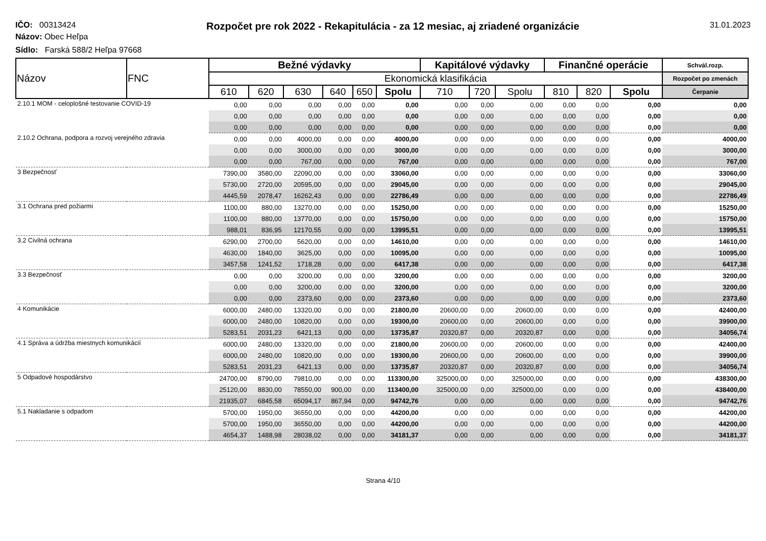IČO: 00313424
Rozpočet pre rok 2022 - Rekapitulácia - za 12 mesiac, aj zriadené organizácie
31.01.2023
Názov: Obec Heľpa
Sídlo: Farská 588/2 Heľpa 97668
| Názov | FNC | Bežné výdavky | | | | | | Kapitálové výdavky | | | Finančné operácie | | | Schvál.rozp. |
| --- | --- | --- | --- | --- | --- | --- | --- | --- | --- | --- | --- | --- | --- | --- |
| | | Ekonomická klasifikácia | | | | | | | | | | | | Rozpočet po zmenách |
| | | 610 | 620 | 630 | 640 | 650 | Spolu | 710 | 720 | Spolu | 810 | 820 | Spolu | Čerpanie |
| 2.10.1 MOM - celoplošné testovanie COVID-19 | | 0,00 | 0,00 | 0,00 | 0,00 | 0,00 | 0,00 | 0,00 | 0,00 | 0,00 | 0,00 | 0,00 | 0,00 | 0,00 |
| | | 0,00 | 0,00 | 0,00 | 0,00 | 0,00 | 0,00 | 0,00 | 0,00 | 0,00 | 0,00 | 0,00 | 0,00 | 0,00 |
| | | 0,00 | 0,00 | 0,00 | 0,00 | 0,00 | 0,00 | 0,00 | 0,00 | 0,00 | 0,00 | 0,00 | 0,00 | 0,00 |
| 2.10.2 Ochrana, podpora a rozvoj verejného zdravia | | 0,00 | 0,00 | 4000,00 | 0,00 | 0,00 | 4000,00 | 0,00 | 0,00 | 0,00 | 0,00 | 0,00 | 0,00 | 4000,00 |
| | | 0,00 | 0,00 | 3000,00 | 0,00 | 0,00 | 3000,00 | 0,00 | 0,00 | 0,00 | 0,00 | 0,00 | 0,00 | 3000,00 |
| | | 0,00 | 0,00 | 767,00 | 0,00 | 0,00 | 767,00 | 0,00 | 0,00 | 0,00 | 0,00 | 0,00 | 0,00 | 767,00 |
| 3 Bezpečnosť | | 7390,00 | 3580,00 | 22090,00 | 0,00 | 0,00 | 33060,00 | 0,00 | 0,00 | 0,00 | 0,00 | 0,00 | 0,00 | 33060,00 |
| | | 5730,00 | 2720,00 | 20595,00 | 0,00 | 0,00 | 29045,00 | 0,00 | 0,00 | 0,00 | 0,00 | 0,00 | 0,00 | 29045,00 |
| | | 4445,59 | 2078,47 | 16262,43 | 0,00 | 0,00 | 22786,49 | 0,00 | 0,00 | 0,00 | 0,00 | 0,00 | 0,00 | 22786,49 |
| 3.1 Ochrana pred požiarmi | | 1100,00 | 880,00 | 13270,00 | 0,00 | 0,00 | 15250,00 | 0,00 | 0,00 | 0,00 | 0,00 | 0,00 | 0,00 | 15250,00 |
| | | 1100,00 | 880,00 | 13770,00 | 0,00 | 0,00 | 15750,00 | 0,00 | 0,00 | 0,00 | 0,00 | 0,00 | 0,00 | 15750,00 |
| | | 988,01 | 836,95 | 12170,55 | 0,00 | 0,00 | 13995,51 | 0,00 | 0,00 | 0,00 | 0,00 | 0,00 | 0,00 | 13995,51 |
| 3.2 Civilná ochrana | | 6290,00 | 2700,00 | 5620,00 | 0,00 | 0,00 | 14610,00 | 0,00 | 0,00 | 0,00 | 0,00 | 0,00 | 0,00 | 14610,00 |
| | | 4630,00 | 1840,00 | 3625,00 | 0,00 | 0,00 | 10095,00 | 0,00 | 0,00 | 0,00 | 0,00 | 0,00 | 0,00 | 10095,00 |
| | | 3457,58 | 1241,52 | 1718,28 | 0,00 | 0,00 | 6417,38 | 0,00 | 0,00 | 0,00 | 0,00 | 0,00 | 0,00 | 6417,38 |
| 3.3 Bezpečnosť | | 0,00 | 0,00 | 3200,00 | 0,00 | 0,00 | 3200,00 | 0,00 | 0,00 | 0,00 | 0,00 | 0,00 | 0,00 | 3200,00 |
| | | 0,00 | 0,00 | 3200,00 | 0,00 | 0,00 | 3200,00 | 0,00 | 0,00 | 0,00 | 0,00 | 0,00 | 0,00 | 3200,00 |
| | | 0,00 | 0,00 | 2373,60 | 0,00 | 0,00 | 2373,60 | 0,00 | 0,00 | 0,00 | 0,00 | 0,00 | 0,00 | 2373,60 |
| 4 Komunikácie | | 6000,00 | 2480,00 | 13320,00 | 0,00 | 0,00 | 21800,00 | 20600,00 | 0,00 | 20600,00 | 0,00 | 0,00 | 0,00 | 42400,00 |
| | | 6000,00 | 2480,00 | 10820,00 | 0,00 | 0,00 | 19300,00 | 20600,00 | 0,00 | 20600,00 | 0,00 | 0,00 | 0,00 | 39900,00 |
| | | 5283,51 | 2031,23 | 6421,13 | 0,00 | 0,00 | 13735,87 | 20320,87 | 0,00 | 20320,87 | 0,00 | 0,00 | 0,00 | 34056,74 |
| 4.1 Správa a údržba miestnych komunikácií | | 6000,00 | 2480,00 | 13320,00 | 0,00 | 0,00 | 21800,00 | 20600,00 | 0,00 | 20600,00 | 0,00 | 0,00 | 0,00 | 42400,00 |
| | | 6000,00 | 2480,00 | 10820,00 | 0,00 | 0,00 | 19300,00 | 20600,00 | 0,00 | 20600,00 | 0,00 | 0,00 | 0,00 | 39900,00 |
| | | 5283,51 | 2031,23 | 6421,13 | 0,00 | 0,00 | 13735,87 | 20320,87 | 0,00 | 20320,87 | 0,00 | 0,00 | 0,00 | 34056,74 |
| 5 Odpadové hospodárstvo | | 24700,00 | 8790,00 | 79810,00 | 0,00 | 0,00 | 113300,00 | 325000,00 | 0,00 | 325000,00 | 0,00 | 0,00 | 0,00 | 438300,00 |
| | | 25120,00 | 8830,00 | 78550,00 | 900,00 | 0,00 | 113400,00 | 325000,00 | 0,00 | 325000,00 | 0,00 | 0,00 | 0,00 | 438400,00 |
| | | 21935,07 | 6845,58 | 65094,17 | 867,94 | 0,00 | 94742,76 | 0,00 | 0,00 | 0,00 | 0,00 | 0,00 | 0,00 | 94742,76 |
| 5.1 Nakladanie s odpadom | | 5700,00 | 1950,00 | 36550,00 | 0,00 | 0,00 | 44200,00 | 0,00 | 0,00 | 0,00 | 0,00 | 0,00 | 0,00 | 44200,00 |
| | | 5700,00 | 1950,00 | 36550,00 | 0,00 | 0,00 | 44200,00 | 0,00 | 0,00 | 0,00 | 0,00 | 0,00 | 0,00 | 44200,00 |
| | | 4654,37 | 1488,98 | 28038,02 | 0,00 | 0,00 | 34181,37 | 0,00 | 0,00 | 0,00 | 0,00 | 0,00 | 0,00 | 34181,37 |
Strana 4/10